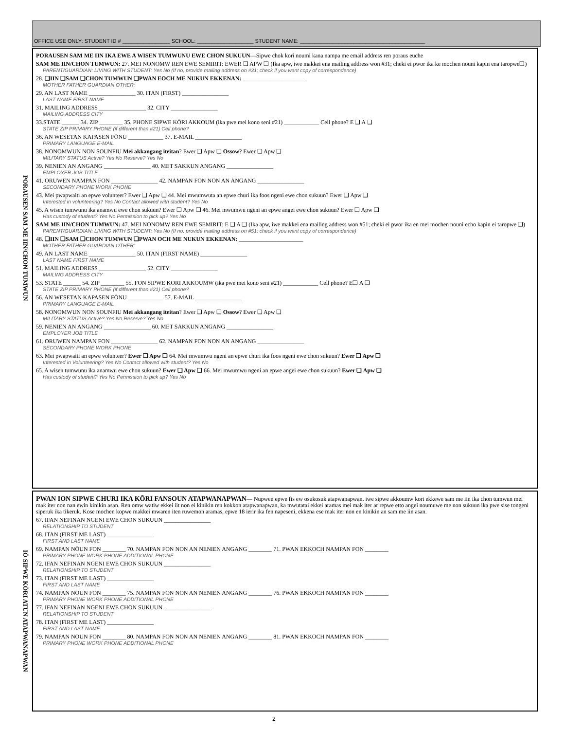OFFICE USE ONLY: STUDENT ID # ________________ SCHOOL: ___________________ STUDENT NAME: __________________________________________
PORAUSEN SAM ME IIN/CHON TUMWUN
PORAUSEN SAM ME IIN IKA EWE A WISEN TUMWUNU EWE CHON SUKUUN—Sipwe chok kori noumi kana nampa me email address ren poraus euche
SAM ME IIN/CHON TUMWUN: 27. MEI NONOMW REN EWE SEMIRIT: EWER ❑ APW ❑ (Ika apw, iwe makkei ena mailing address won #31; cheki ei pwor ika ke mochen nouni kapin ena taropwe❑)
PARENT/GUARDIAN: LIVING WITH STUDENT: Yes No (If no, provide mailing address on #31; check if you want copy of correspondence)
28. ❑IIN ❑SAM ❑CHON TUMWUN ❑PWAN EOCH ME NUKUN EKKENAN: ______________________
MOTHER FATHER GUARDIAN OTHER:
29. AN LAST NAME ________________ 30. ITAN (FIRST) ________________
LAST NAME FIRST NAME
31. MAILING ADDRESS ________________ 32. CITY ________________
MAILING ADDRESS CITY
33.STATE ______ 34. ZIP ________ 35. PHONE SIPWE KŌRI AKKOUM (ika pwe mei kono seni #21) ____________ Cell phone? E ❑ A ❑
STATE ZIP PRIMARY PHONE (if different than #21) Cell phone?
36. AN WESETAN KAPASEN FŌNU ____________ 37. E-MAIL ________________
PRIMARY LANGUAGE E-MAIL
38. NONOMWUN NON SOUNFIU Mei akkangang iteitan? Ewer ❑ Apw ❑ Ossow? Ewer ❑ Apw ❑
MILITARY STATUS Active? Yes No Reserve? Yes No
39. NENIEN AN ANGANG ________________ 40. MET SAKKUN ANGANG ________________
EMPLOYER JOB TITLE
41. ORUWEN NAMPAN FON ________________ 42. NAMPAN FON NON AN ANGANG ________________
SECONDARY PHONE WORK PHONE
43. Mei pwapwaiti an epwe volunteer? Ewer ❑ Apw ❑ 44. Mei mwumwuta an epwe churi ika foos ngeni ewe chon sukuun? Ewer ❑ Apw ❑
Interested in volunteering? Yes No Contact allowed with student? Yes No
45. A wisen tumwunu ika anamwu ewe chon sukuun? Ewer ❑ Apw ❑ 46. Mei mwumwu ngeni an epwe angei ewe chon sukuun? Ewer ❑ Apw ❑
Has custody of student? Yes No Permission to pick up? Yes No
SAM ME IIN/CHON TUMWUN: 47. MEI NONOMW REN EWE SEMIRIT: E ❑ A ❑ (Ika apw, iwe makkei ena mailing address won #51; cheki ei pwor ika en mei mochen nouni echo kapin ei taropwe ❑)
PARENT/GUARDIAN: LIVING WITH STUDENT: Yes No (If no, provide mailing address on #51; check if you want copy of correspondence)
48. ❑IIN ❑SAM ❑CHON TUMWUN ❑PWAN OCH ME NUKUN EKKENAN: ______________________
MOTHER FATHER GUARDIAN OTHER:
49. AN LAST NAME ________________ 50. ITAN (FIRST NAME) ________________
LAST NAME FIRST NAME
51. MAILING ADDRESS ________________ 52. CITY ________________
MAILING ADDRESS CITY
53. STATE ______ 54. ZIP ________ 55. FON SIPWE KORI AKKOUMW (ika pwe mei kono seni #21) ____________ Cell phone? E❑ A ❑
STATE ZIP PRIMARY PHONE (if different than #21) Cell phone?
56. AN WESETAN KAPASEN FŌNU ____________ 57. E-MAIL ________________
PRIMARY LANGUAGE E-MAIL
58. NONOMWUN NON SOUNFIU Mei akkangang iteitan? Ewer ❑ Apw ❑ Ossow? Ewer ❑ Apw ❑
MILITARY STATUS Active? Yes No Reserve? Yes No
59. NENIEN AN ANGANG ________________ 60. MET SAKKUN ANGANG ________________
EMPLOYER JOB TITLE
61. ORUWEN NAMPAN FON ________________ 62. NAMPAN FON NON AN ANGANG ________________
SECONDARY PHONE WORK PHONE
63. Mei pwapwaiti an epwe volunteer? Ewer ❑ Apw ❑ 64. Mei mwumwu ngeni an epwe churi ika foos ngeni ewe chon sukuun? Ewer ❑ Apw ❑
Interested in Volunteering? Yes No Contact allowed with student? Yes No
65. A wisen tumwunu ika anamwu ewe chon sukuun? Ewer ❑ Apw ❑ 66. Mei mwumwu ngeni an epwe angei ewe chon sukuun? Ewer ❑ Apw ❑
Has custody of student? Yes No Permission to pick up? Yes No
IŌ SIPWE KŌRI ATUN ATAPWANAPWAN
PWAN ION SIPWE CHURI IKA KŌRI FANSOUN ATAPWANAPWAN— Nupwen epwe fis ew osukosuk atapwanapwan, iwe sipwe akkoumw kori ekkewe sam me iin ika chon tumwun mei mak iter non nan ewin kinikin asan. Ren omw watiw ekkei iit non ei kinikin ren kokkon atapwanapwan, ka mwutatai ekkei aramas mei mak iter ar repwe etto angei noumuwe me non sukuun ika pwe sise tongeni siperuk ika tikeruk. Kose mochen kopwe makkei mwaren iten ruwemon aramas, epwe 18 ierir ika fen napeseni, ekkena ese mak iter non en kinikin an sam me iin asan.
67. IFAN NEFINAN NGENI EWE CHON SUKUUN ________________
RELATIONSHIP TO STUDENT
68. ITAN (FIRST ME LAST) ________________
FIRST AND LAST NAME
69. NAMPAN NŌUN FON ________ 70. NAMPAN FON NON AN NENIEN ANGANG ________ 71. PWAN EKKOCH NAMPAN FON ________
PRIMARY PHONE WORK PHONE ADDITIONAL PHONE
72. IFAN NEFINAN NGENI EWE CHON SUKUUN ________________
RELATIONSHIP TO STUDENT
73. ITAN (FIRST ME LAST) ________________
FIRST AND LAST NAME
74. NAMPAN NOUN FON ________ 75. NAMPAN FON NON AN NENIEN ANGANG ________ 76. PWAN EKKOCH NAMPAN FON ________
PRIMARY PHONE WORK PHONE ADDITIONAL PHONE
77. IFAN NEFINAN NGENI EWE CHON SUKUUN ________________
RELATIONSHIP TO STUDENT
78. ITAN (FIRST ME LAST) ________________
FIRST AND LAST NAME
79. NAMPAN NOUN FON ________ 80. NAMPAN FON NON AN NENIEN ANGANG ________ 81. PWAN EKKOCH NAMPAN FON ________
PRIMARY PHONE WORK PHONE ADDITIONAL PHONE
2